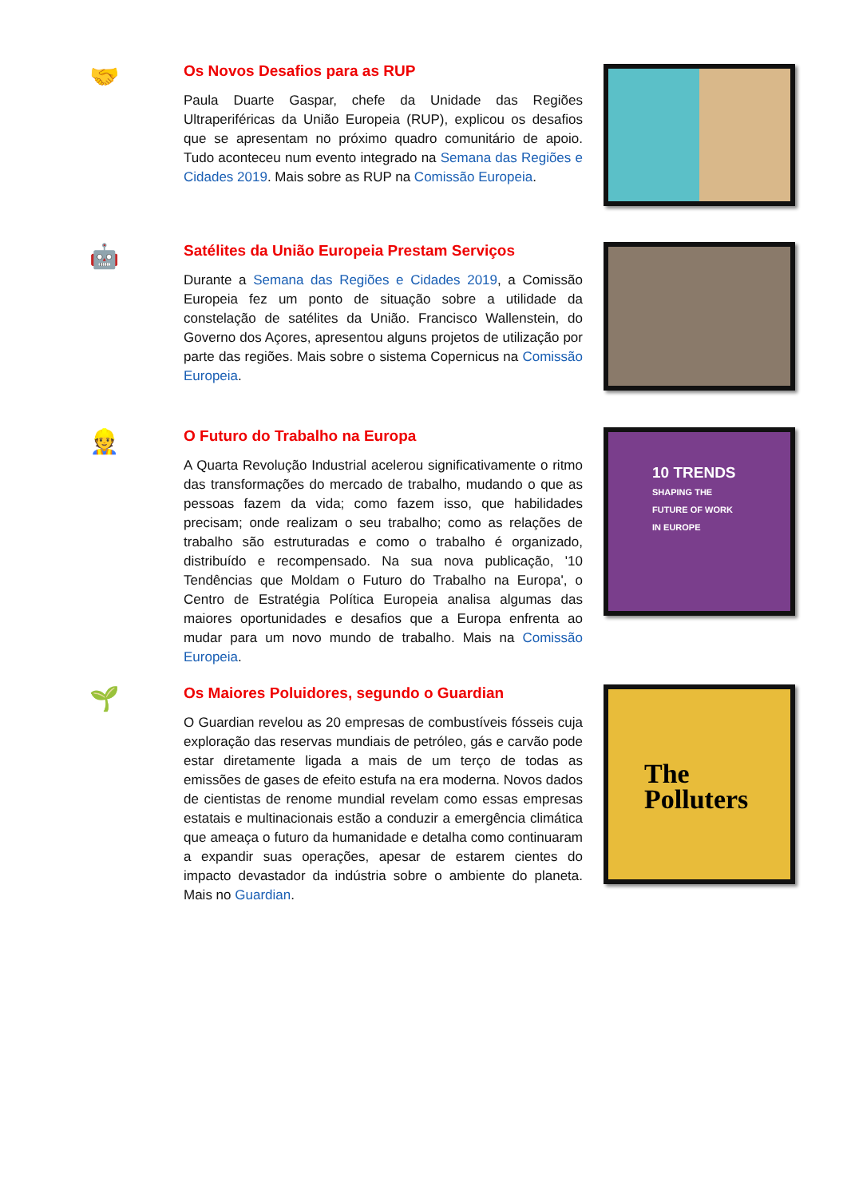🤝
Os Novos Desafios para as RUP
Paula Duarte Gaspar, chefe da Unidade das Regiões Ultraperiféricas da União Europeia (RUP), explicou os desafios que se apresentam no próximo quadro comunitário de apoio. Tudo aconteceu num evento integrado na Semana das Regiões e Cidades 2019. Mais sobre as RUP na Comissão Europeia.
🤖
Satélites da União Europeia Prestam Serviços
Durante a Semana das Regiões e Cidades 2019, a Comissão Europeia fez um ponto de situação sobre a utilidade da constelação de satélites da União. Francisco Wallenstein, do Governo dos Açores, apresentou alguns projetos de utilização por parte das regiões. Mais sobre o sistema Copernicus na Comissão Europeia.
👷
O Futuro do Trabalho na Europa
A Quarta Revolução Industrial acelerou significativamente o ritmo das transformações do mercado de trabalho, mudando o que as pessoas fazem da vida; como fazem isso, que habilidades precisam; onde realizam o seu trabalho; como as relações de trabalho são estruturadas e como o trabalho é organizado, distribuído e recompensado. Na sua nova publicação, '10 Tendências que Moldam o Futuro do Trabalho na Europa', o Centro de Estratégia Política Europeia analisa algumas das maiores oportunidades e desafios que a Europa enfrenta ao mudar para um novo mundo de trabalho. Mais na Comissão Europeia.
10 TRENDS
SHAPING THE
FUTURE OF WORK
IN EUROPE
🌱
Os Maiores Poluidores, segundo o Guardian
O Guardian revelou as 20 empresas de combustíveis fósseis cuja exploração das reservas mundiais de petróleo, gás e carvão pode estar diretamente ligada a mais de um terço de todas as emissões de gases de efeito estufa na era moderna. Novos dados de cientistas de renome mundial revelam como essas empresas estatais e multinacionais estão a conduzir a emergência climática que ameaça o futuro da humanidade e detalha como continuaram a expandir suas operações, apesar de estarem cientes do impacto devastador da indústria sobre o ambiente do planeta. Mais no Guardian.
The
Polluters